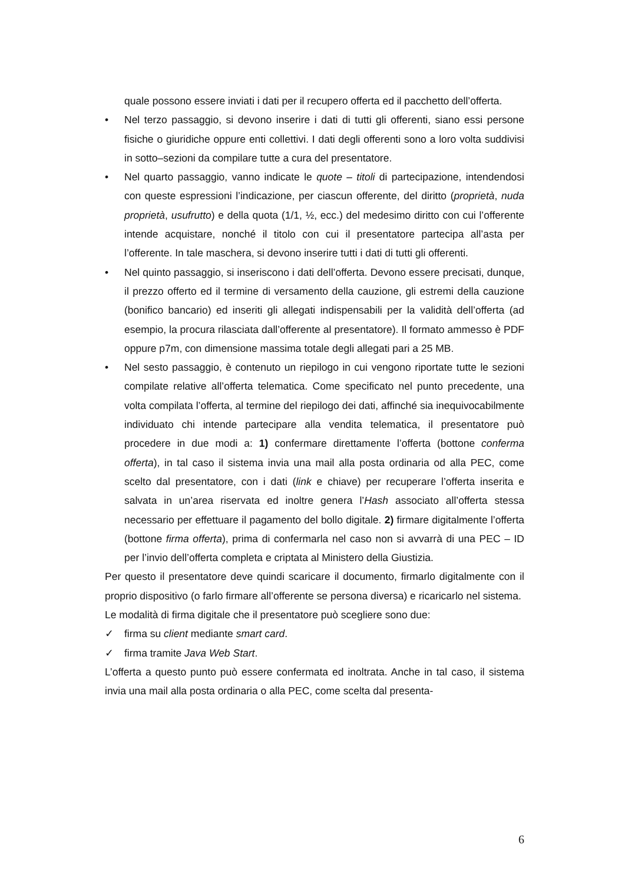quale possono essere inviati i dati per il recupero offerta ed il pacchetto dell’offerta.
• Nel terzo passaggio, si devono inserire i dati di tutti gli offerenti, siano essi persone fisiche o giuridiche oppure enti collettivi. I dati degli offerenti sono a loro volta suddivisi in sotto–sezioni da compilare tutte a cura del presentatore.
• Nel quarto passaggio, vanno indicate le quote – titoli di partecipazione, intendendosi con queste espressioni l’indicazione, per ciascun offerente, del diritto (proprietà, nuda proprietà, usufrutto) e della quota (1/1, ½, ecc.) del medesimo diritto con cui l’offerente intende acquistare, nonché il titolo con cui il presentatore partecipa all’asta per l’offerente. In tale maschera, si devono inserire tutti i dati di tutti gli offerenti.
• Nel quinto passaggio, si inseriscono i dati dell’offerta. Devono essere precisati, dunque, il prezzo offerto ed il termine di versamento della cauzione, gli estremi della cauzione (bonifico bancario) ed inseriti gli allegati indispensabili per la validità dell’offerta (ad esempio, la procura rilasciata dall’offerente al presentatore). Il formato ammesso è PDF oppure p7m, con dimensione massima totale degli allegati pari a 25 MB.
• Nel sesto passaggio, è contenuto un riepilogo in cui vengono riportate tutte le sezioni compilate relative all’offerta telematica. Come specificato nel punto precedente, una volta compilata l’offerta, al termine del riepilogo dei dati, affinché sia inequivocabilmente individuato chi intende partecipare alla vendita telematica, il presentatore può procedere in due modi a: 1) confermare direttamente l’offerta (bottone conferma offerta), in tal caso il sistema invia una mail alla posta ordinaria od alla PEC, come scelto dal presentatore, con i dati (link e chiave) per recuperare l’offerta inserita e salvata in un’area riservata ed inoltre genera l’Hash associato all’offerta stessa necessario per effettuare il pagamento del bollo digitale. 2) firmare digitalmente l’offerta (bottone firma offerta), prima di confermarla nel caso non si avvarrà di una PEC – ID per l’invio dell’offerta completa e criptata al Ministero della Giustizia.
Per questo il presentatore deve quindi scaricare il documento, firmarlo digitalmente con il proprio dispositivo (o farlo firmare all’offerente se persona diversa) e ricaricarlo nel sistema.
Le modalità di firma digitale che il presentatore può scegliere sono due:
✓ firma su client mediante smart card.
✓ firma tramite Java Web Start.
L’offerta a questo punto può essere confermata ed inoltrata. Anche in tal caso, il sistema invia una mail alla posta ordinaria o alla PEC, come scelta dal presenta-
6